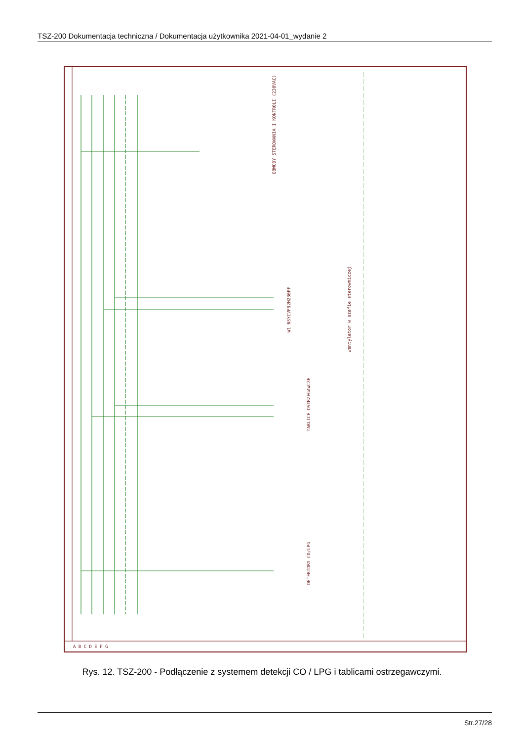TSZ-200 Dokumentacja techniczna / Dokumentacja użytkownika 2021-04-01_wydanie 2
OBWODY STEROWANIA I KONTROLI (230VAC)
TABLICE OSTRZEGAWCZE
DETEKTORY CO/LPG
wentylator w szafie sterowniczej
W1 NSYCVF92M230PF
A B C D E F G
Rys. 12. TSZ-200 - Podłączenie z systemem detekcji CO / LPG i tablicami ostrzegawczymi.
Str.27/28